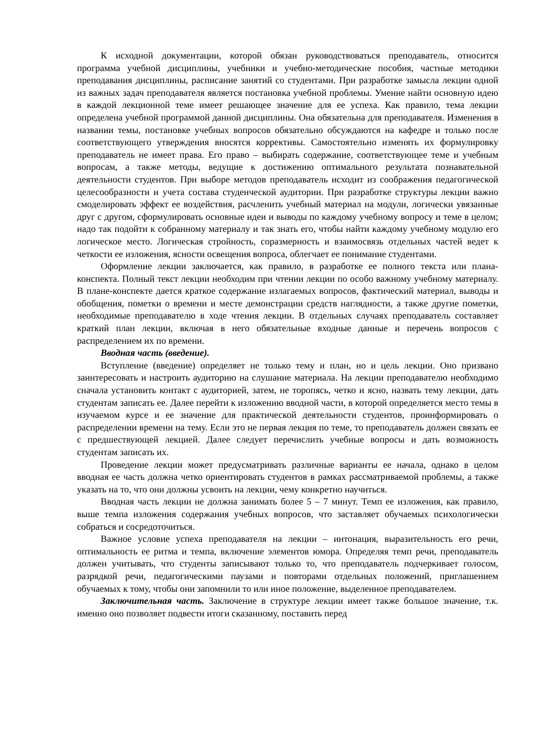К исходной документации, которой обязан руководствоваться преподаватель, относится программа учебной дисциплины, учебники и учебно-методические пособия, частные методики преподавания дисциплины, расписание занятий со студентами. При разработке замысла лекции одной из важных задач преподавателя является постановка учебной проблемы. Умение найти основную идею в каждой лекционной теме имеет решающее значение для ее успеха. Как правило, тема лекции определена учебной программой данной дисциплины. Она обязательна для преподавателя. Изменения в названии темы, постановке учебных вопросов обязательно обсуждаются на кафедре и только после соответствующего утверждения вносятся коррективы. Самостоятельно изменять их формулировку преподаватель не имеет права. Его право – выбирать содержание, соответствующее теме и учебным вопросам, а также методы, ведущие к достижению оптимального результата познавательной деятельности студентов. При выборе методов преподаватель исходит из соображения педагогической целесообразности и учета состава студенческой аудитории. При разработке структуры лекции важно смоделировать эффект ее воздействия, расчленить учебный материал на модули, логически увязанные друг с другом, сформулировать основные идеи и выводы по каждому учебному вопросу и теме в целом; надо так подойти к собранному материалу и так знать его, чтобы найти каждому учебному модулю его логическое место. Логическая стройность, соразмерность и взаимосвязь отдельных частей ведет к четкости ее изложения, ясности освещения вопроса, облегчает ее понимание студентами.
Оформление лекции заключается, как правило, в разработке ее полного текста или плана-конспекта. Полный текст лекции необходим при чтении лекции по особо важному учебному материалу. В плане-конспекте дается краткое содержание излагаемых вопросов, фактический материал, выводы и обобщения, пометки о времени и месте демонстрации средств наглядности, а также другие пометки, необходимые преподавателю в ходе чтения лекции. В отдельных случаях преподаватель составляет краткий план лекции, включая в него обязательные входные данные и перечень вопросов с распределением их по времени.
Вводная часть (введение).
Вступление (введение) определяет не только тему и план, но и цель лекции. Оно призвано заинтересовать и настроить аудиторию на слушание материала. На лекции преподавателю необходимо сначала установить контакт с аудиторией, затем, не торопясь, четко и ясно, назвать тему лекции, дать студентам записать ее. Далее перейти к изложению вводной части, в которой определяется место темы в изучаемом курсе и ее значение для практической деятельности студентов, проинформировать о распределении времени на тему. Если это не первая лекция по теме, то преподаватель должен связать ее с предшествующей лекцией. Далее следует перечислить учебные вопросы и дать возможность студентам записать их.
Проведение лекции может предусматривать различные варианты ее начала, однако в целом вводная ее часть должна четко ориентировать студентов в рамках рассматриваемой проблемы, а также указать на то, что они должны усвоить на лекции, чему конкретно научиться.
Вводная часть лекции не должна занимать более 5 – 7 минут. Темп ее изложения, как правило, выше темпа изложения содержания учебных вопросов, что заставляет обучаемых психологически собраться и сосредоточиться.
Важное условие успеха преподавателя на лекции – интонация, выразительность его речи, оптимальность ее ритма и темпа, включение элементов юмора. Определяя темп речи, преподаватель должен учитывать, что студенты записывают только то, что преподаватель подчеркивает голосом, разрядкой речи, педагогическими паузами и повторами отдельных положений, приглашением обучаемых к тому, чтобы они запомнили то или иное положение, выделенное преподавателем.
Заключительная часть. Заключение в структуре лекции имеет также большое значение, т.к. именно оно позволяет подвести итоги сказанному, поставить перед